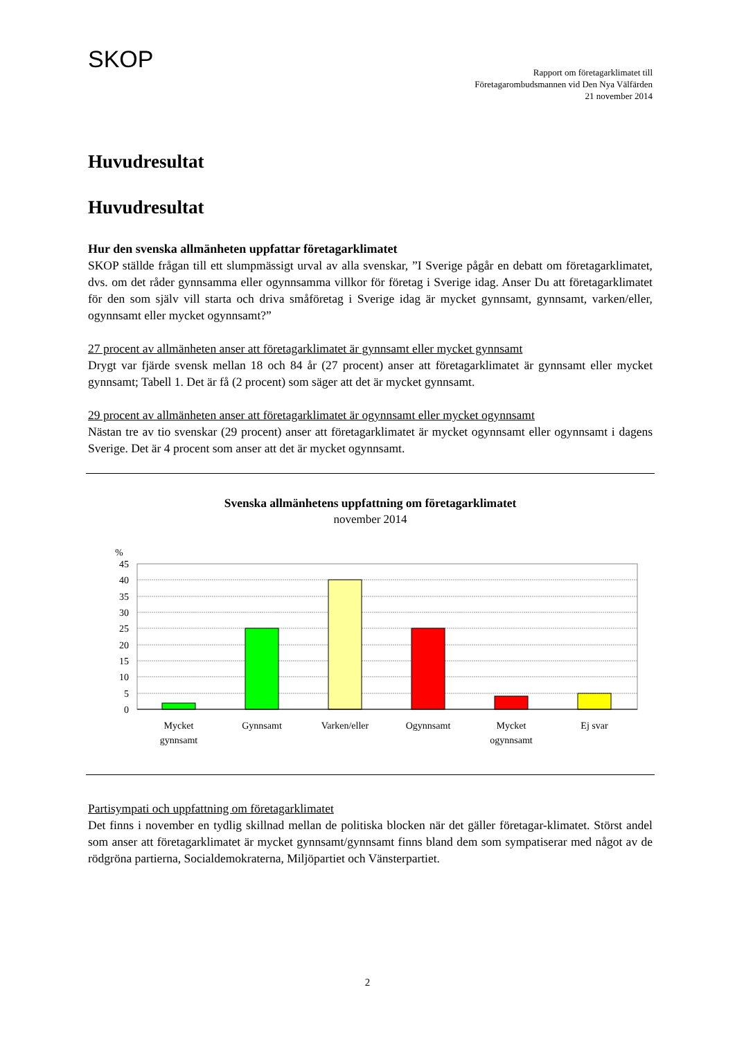SKOP
Rapport om företagarklimatet till
Företagarombudsmannen vid Den Nya Välfärden
21 november 2014
Huvudresultat
Huvudresultat
Hur den svenska allmänheten uppfattar företagarklimatet
SKOP ställde frågan till ett slumpmässigt urval av alla svenskar, ”I Sverige pågår en debatt om företagarklimatet, dvs. om det råder gynnsamma eller ogynnsamma villkor för företag i Sverige idag. Anser Du att företagarklimatet för den som själv vill starta och driva småföretag i Sverige idag är mycket gynnsamt, gynnsamt, varken/eller, ogynnsamt eller mycket ogynnsamt?”
27 procent av allmänheten anser att företagarklimatet är gynnsamt eller mycket gynnsamt
Drygt var fjärde svensk mellan 18 och 84 år (27 procent) anser att företagarklimatet är gynnsamt eller mycket gynnsamt; Tabell 1. Det är få (2 procent) som säger att det är mycket gynnsamt.
29 procent av allmänheten anser att företagarklimatet är ogynnsamt eller mycket ogynnsamt
Nästan tre av tio svenskar (29 procent) anser att företagarklimatet är mycket ogynnsamt eller ogynnsamt i dagens Sverige. Det är 4 procent som anser att det är mycket ogynnsamt.
Svenska allmänhetens uppfattning om företagarklimatet
november 2014
%
45
40
35
30
25
20
15
10
5
0
Mycket
gynnsamt
Gynnsamt
Varken/eller
Ogynnsamt
Mycket
ogynnsamt
Ej svar
Partisympati och uppfattning om företagarklimatet
Det finns i november en tydlig skillnad mellan de politiska blocken när det gäller företagar-klimatet. Störst andel som anser att företagarklimatet är mycket gynnsamt/gynnsamt finns bland dem som sympatiserar med något av de rödgröna partierna, Socialdemokraterna, Miljöpartiet och Vänsterpartiet.
2